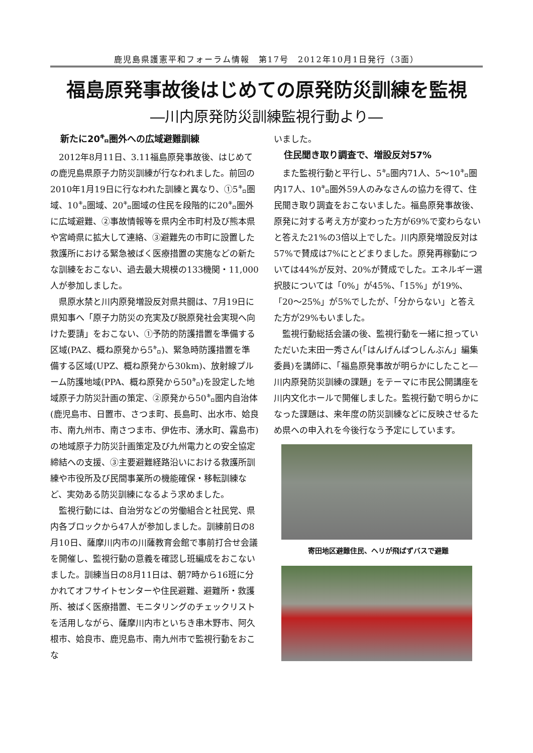鹿児島県護憲平和フォーラム情報　第17号　2012年10月1日発行（3面）
福島原発事故後はじめての原発防災訓練を監視
―川内原発防災訓練監視行動より―
新たに20㌔圏外への広域避難訓練
2012年8月11日、3.11福島原発事故後、はじめての鹿児島県原子力防災訓練が行なわれました。前回の2010年1月19日に行なわれた訓練と異なり、①5㌔圏域、10㌔圏域、20㌔圏域の住民を段階的に20㌔圏外に広域避難、②事故情報等を県内全市町村及び熊本県や宮崎県に拡大して連絡、③避難先の市町に設置した救護所における緊急被ばく医療措置の実施などの新たな訓練をおこない、過去最大規模の133機関・11,000人が参加しました。
県原水禁と川内原発増設反対県共闘は、7月19日に県知事へ「原子力防災の充実及び脱原発社会実現へ向けた要請」をおこない、①予防的防護措置を準備する区域(PAZ、概ね原発から5㌔)、緊急時防護措置を準備する区域(UPZ、概ね原発から30km)、放射線プルーム防護地域(PPA、概ね原発から50㌔)を設定した地域原子力防災計画の策定、②原発から50㌔圏内自治体(鹿児島市、日置市、さつま町、長島町、出水市、姶良市、南九州市、南さつま市、伊佐市、湧水町、霧島市)の地域原子力防災計画策定及び九州電力との安全協定締結への支援、③主要避難経路沿いにおける救護所訓練や市役所及び民間事業所の機能確保・移転訓練など、実効ある防災訓練になるよう求めました。
監視行動には、自治労などの労働組合と社民党、県内各ブロックから47人が参加しました。訓練前日の8月10日、薩摩川内市の川薩教育会館で事前打合せ会議を開催し、監視行動の意義を確認し班編成をおこないました。訓練当日の8月11日は、朝7時から16班に分かれてオフサイトセンターや住民避難、避難所・救護所、被ばく医療措置、モニタリングのチェックリストを活用しながら、薩摩川内市といちき串木野市、阿久根市、姶良市、鹿児島市、南九州市で監視行動をおこな
いました。
住民聞き取り調査で、増設反対57%
また監視行動と平行し、5㌔圏内71人、5～10㌔圏内17人、10㌔圏外59人のみなさんの協力を得て、住民聞き取り調査をおこないました。福島原発事故後、原発に対する考え方が変わった方が69%で変わらないと答えた21%の3倍以上でした。川内原発増設反対は57%で賛成は7%にとどまりました。原発再稼動については44%が反対、20%が賛成でした。エネルギー選択肢については「0%」が45%、「15%」が19%、「20～25%」が5%でしたが、「分からない」と答えた方が29%もいました。
監視行動総括会議の後、監視行動を一緒に担っていただいた末田一秀さん(「はんげんぱつしんぶん」編集委員)を講師に、「福島原発事故が明らかにしたこと―川内原発防災訓練の課題」をテーマに市民公開講座を川内文化ホールで開催しました。監視行動で明らかになった課題は、来年度の防災訓練などに反映させるため県への申入れを今後行なう予定にしています。
寄田地区避難住民、ヘリが飛ばずバスで避難